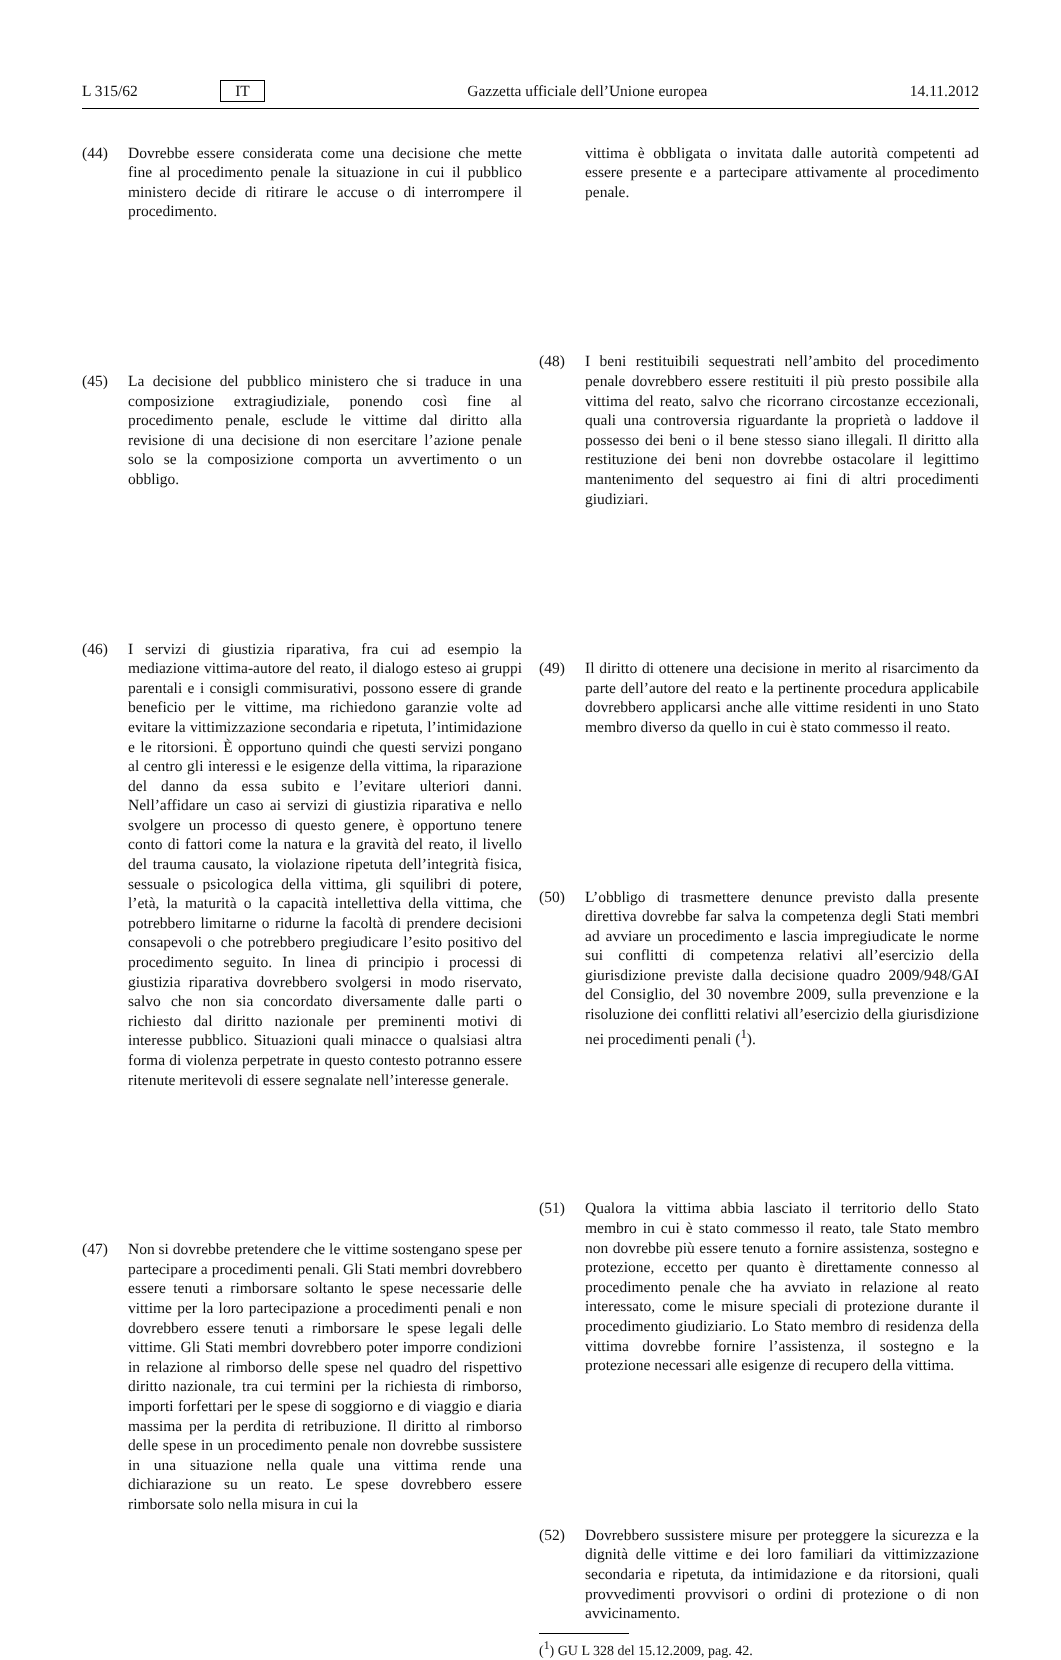L 315/62 IT Gazzetta ufficiale dell’Unione europea 14.11.2012
(44) Dovrebbe essere considerata come una decisione che mette fine al procedimento penale la situazione in cui il pubblico ministero decide di ritirare le accuse o di interrompere il procedimento.
(45) La decisione del pubblico ministero che si traduce in una composizione extragiudiziale, ponendo così fine al procedimento penale, esclude le vittime dal diritto alla revisione di una decisione di non esercitare l’azione penale solo se la composizione comporta un avvertimento o un obbligo.
(46) I servizi di giustizia riparativa, fra cui ad esempio la mediazione vittima-autore del reato, il dialogo esteso ai gruppi parentali e i consigli commisurativi, possono essere di grande beneficio per le vittime, ma richiedono garanzie volte ad evitare la vittimizzazione secondaria e ripetuta, l’intimidazione e le ritorsioni. È opportuno quindi che questi servizi pongano al centro gli interessi e le esigenze della vittima, la riparazione del danno da essa subito e l’evitare ulteriori danni. Nell’affidare un caso ai servizi di giustizia riparativa e nello svolgere un processo di questo genere, è opportuno tenere conto di fattori come la natura e la gravità del reato, il livello del trauma causato, la violazione ripetuta dell’integrità fisica, sessuale o psicologica della vittima, gli squilibri di potere, l’età, la maturità o la capacità intellettiva della vittima, che potrebbero limitarne o ridurne la facoltà di prendere decisioni consapevoli o che potrebbero pregiudicare l’esito positivo del procedimento seguito. In linea di principio i processi di giustizia riparativa dovrebbero svolgersi in modo riservato, salvo che non sia concordato diversamente dalle parti o richiesto dal diritto nazionale per preminenti motivi di interesse pubblico. Situazioni quali minacce o qualsiasi altra forma di violenza perpetrate in questo contesto potranno essere ritenute meritevoli di essere segnalate nell’interesse generale.
(47) Non si dovrebbe pretendere che le vittime sostengano spese per partecipare a procedimenti penali. Gli Stati membri dovrebbero essere tenuti a rimborsare soltanto le spese necessarie delle vittime per la loro partecipazione a procedimenti penali e non dovrebbero essere tenuti a rimborsare le spese legali delle vittime. Gli Stati membri dovrebbero poter imporre condizioni in relazione al rimborso delle spese nel quadro del rispettivo diritto nazionale, tra cui termini per la richiesta di rimborso, importi forfettari per le spese di soggiorno e di viaggio e diaria massima per la perdita di retribuzione. Il diritto al rimborso delle spese in un procedimento penale non dovrebbe sussistere in una situazione nella quale una vittima rende una dichiarazione su un reato. Le spese dovrebbero essere rimborsate solo nella misura in cui la
vittima è obbligata o invitata dalle autorità competenti ad essere presente e a partecipare attivamente al procedimento penale.
(48) I beni restituibili sequestrati nell’ambito del procedimento penale dovrebbero essere restituiti il più presto possibile alla vittima del reato, salvo che ricorrano circostanze eccezionali, quali una controversia riguardante la proprietà o laddove il possesso dei beni o il bene stesso siano illegali. Il diritto alla restituzione dei beni non dovrebbe ostacolare il legittimo mantenimento del sequestro ai fini di altri procedimenti giudiziari.
(49) Il diritto di ottenere una decisione in merito al risarcimento da parte dell’autore del reato e la pertinente procedura applicabile dovrebbero applicarsi anche alle vittime residenti in uno Stato membro diverso da quello in cui è stato commesso il reato.
(50) L’obbligo di trasmettere denunce previsto dalla presente direttiva dovrebbe far salva la competenza degli Stati membri ad avviare un procedimento e lascia impregiudicate le norme sui conflitti di competenza relativi all’esercizio della giurisdizione previste dalla decisione quadro 2009/948/GAI del Consiglio, del 30 novembre 2009, sulla prevenzione e la risoluzione dei conflitti relativi all’esercizio della giurisdizione nei procedimenti penali (<sup>1</sup>).
(51) Qualora la vittima abbia lasciato il territorio dello Stato membro in cui è stato commesso il reato, tale Stato membro non dovrebbe più essere tenuto a fornire assistenza, sostegno e protezione, eccetto per quanto è direttamente connesso al procedimento penale che ha avviato in relazione al reato interessato, come le misure speciali di protezione durante il procedimento giudiziario. Lo Stato membro di residenza della vittima dovrebbe fornire l’assistenza, il sostegno e la protezione necessari alle esigenze di recupero della vittima.
(52) Dovrebbero sussistere misure per proteggere la sicurezza e la dignità delle vittime e dei loro familiari da vittimizzazione secondaria e ripetuta, da intimidazione e da ritorsioni, quali provvedimenti provvisori o ordini di protezione o di non avvicinamento.
(<sup>1</sup>) GU L 328 del 15.12.2009, pag. 42.